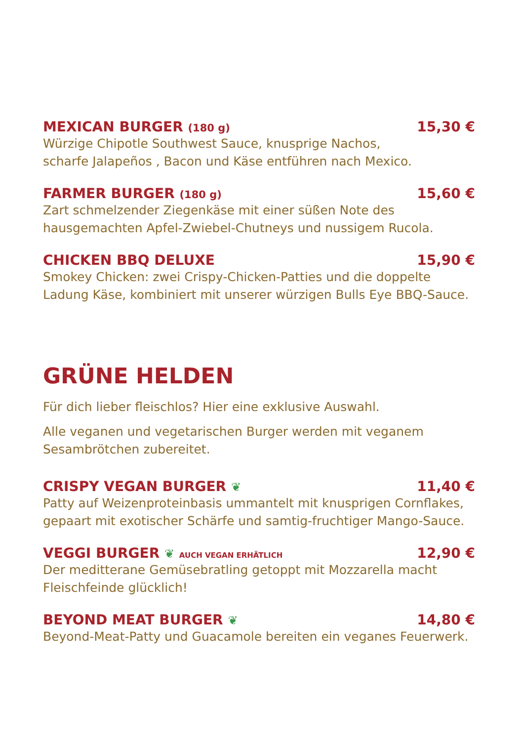MEXICAN BURGER (180 g) 15,30 €
Würzige Chipotle Southwest Sauce, knusprige Nachos,
scharfe Jalapeños , Bacon und Käse entführen nach Mexico.
FARMER BURGER (180 g) 15,60 €
Zart schmelzender Ziegenkäse mit einer süßen Note des
hausgemachten Apfel-Zwiebel-Chutneys und nussigem Rucola.
CHICKEN BBQ DELUXE 15,90 €
Smokey Chicken: zwei Crispy-Chicken-Patties und die doppelte
Ladung Käse, kombiniert mit unserer würzigen Bulls Eye BBQ-Sauce.
GRÜNE HELDEN
Für dich lieber fleischlos? Hier eine exklusive Auswahl.
Alle veganen und vegetarischen Burger werden mit veganem
Sesambrötchen zubereitet.
CRISPY VEGAN BURGER ❦ 11,40 €
Patty auf Weizenproteinbasis ummantelt mit knusprigen Cornflakes,
gepaart mit exotischer Schärfe und samtig-fruchtiger Mango-Sauce.
VEGGI BURGER ❦ AUCH VEGAN ERHÄTLICH 12,90 €
Der meditterane Gemüsebratling getoppt mit Mozzarella macht
Fleischfeinde glücklich!
BEYOND MEAT BURGER ❦ 14,80 €
Beyond-Meat-Patty und Guacamole bereiten ein veganes Feuerwerk.